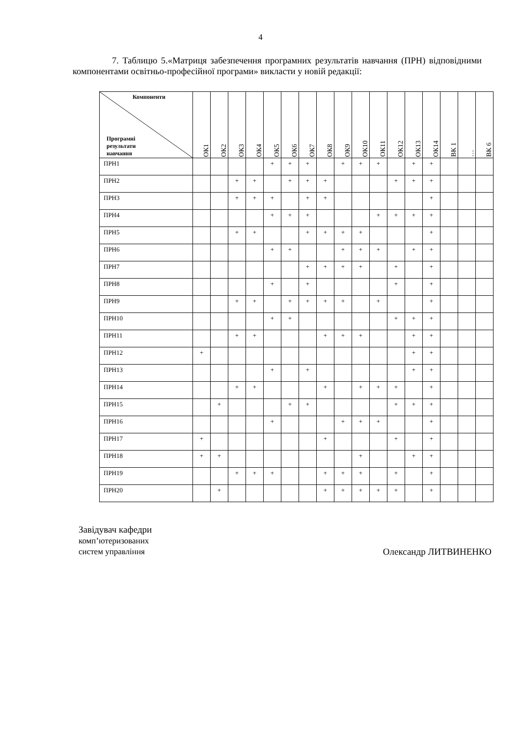4
7. Таблицю 5.«Матриця забезпечення програмних результатів навчання (ПРН) відповідними компонентами освітньо-професійної програми» викласти у новій редакції:
| Компоненти Програмні результати навчання | ОК1 | ОК2 | ОК3 | ОК4 | ОК5 | ОК6 | ОК7 | ОК8 | ОК9 | ОК10 | ОК11 | ОК12 | ОК13 | ОК14 | ВК 1 | … | ВК 6 |
| --- | --- | --- | --- | --- | --- | --- | --- | --- | --- | --- | --- | --- | --- | --- | --- | --- | --- |
| ПРН1 | | | | | + | + | + | | + | + | + | | + | + | | | |
| ПРН2 | | | + | + | | + | + | + | | | | + | + | + | | | |
| ПРН3 | | | + | + | + | | + | + | | | | | | + | | | |
| ПРН4 | | | | | + | + | + | | | | + | + | + | + | | | |
| ПРН5 | | | + | + | | | + | + | + | + | | | | + | | | |
| ПРН6 | | | | | + | + | | | + | + | + | | + | + | | | |
| ПРН7 | | | | | | | + | + | + | + | | + | | + | | | |
| ПРН8 | | | | | + | | + | | | | | + | | + | | | |
| ПРН9 | | | + | + | | + | + | + | + | | + | | | + | | | |
| ПРН10 | | | | | + | + | | | | | | + | + | + | | | |
| ПРН11 | | | + | + | | | | + | + | + | | | + | + | | | |
| ПРН12 | + | | | | | | | | | | | | + | + | | | |
| ПРН13 | | | | | + | | + | | | | | | + | + | | | |
| ПРН14 | | | + | + | | | | + | | + | + | + | | + | | | |
| ПРН15 | | + | | | | + | + | | | | | + | + | + | | | |
| ПРН16 | | | | | + | | | | + | + | + | | | + | | | |
| ПРН17 | + | | | | | | | + | | | | + | | + | | | |
| ПРН18 | + | + | | | | | | | | + | | | + | + | | | |
| ПРН19 | | | + | + | + | | | + | + | + | | + | | + | | | |
| ПРН20 | | + | | | | | | + | + | + | + | + | | + | | | |
Завідувач кафедри
комп’ютеризованих
систем управління
Олександр ЛИТВИНЕНКО